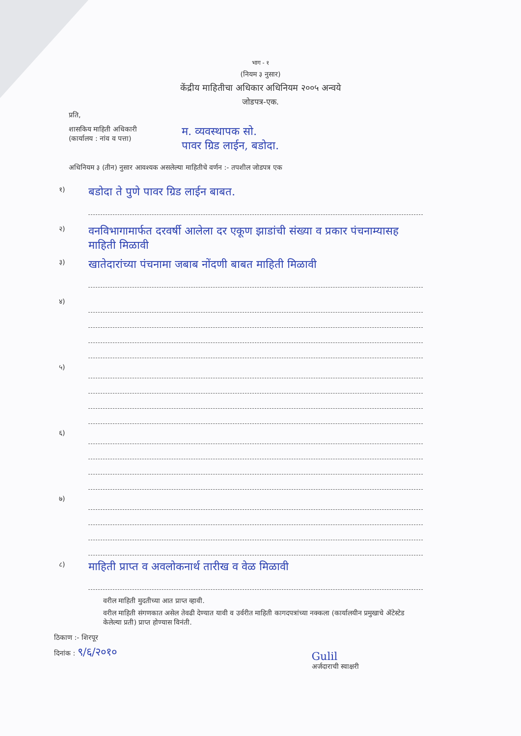भाग - १
(नियम ३ नुसार)
केंद्रीय माहितीचा अधिकार अधिनियम २००५ अन्वये
जोडपत्र-एक.
प्रति,
शासकिय माहिती अधिकारी
(कार्यालय : नांव व पत्ता)
म. व्यवस्थापक सो.
पावर ग्रिड लाईन, बडोदा.
अधिनियम ३ (तीन) नुसार आवश्यक असलेल्या माहितीचे वर्णन :- तपशील जोडपत्र एक
१)
बडोदा ते पुणे पावर ग्रिड लाईन बाबत.
२)
वनविभागामार्फत दरवर्षी आलेला दर एकूण झाडांची संख्या व प्रकार पंचनाम्यासह माहिती मिळावी
३)
खातेदारांच्या पंचनामा जबाब नोंदणी बाबत माहिती मिळावी
४)
५)
६)
७)
८)
माहिती प्राप्त व अवलोकनार्थ तारीख व वेळ मिळावी
वरील माहिती मुदतीच्या आत प्राप्त व्हावी.
वरील माहिती संगणकात असेल तेवढी देण्यात यावी व उर्वरीत माहिती कागदपत्रांच्या नक्कला (कार्यालयीन प्रमुखाचे ॲटेस्टेड केलेल्या प्रती) प्राप्त होण्यास विनंती.
ठिकाण :- शिरपूर
दिनांक : ९/६/२०१०
Gulil
अर्जदाराची स्वाक्षरी